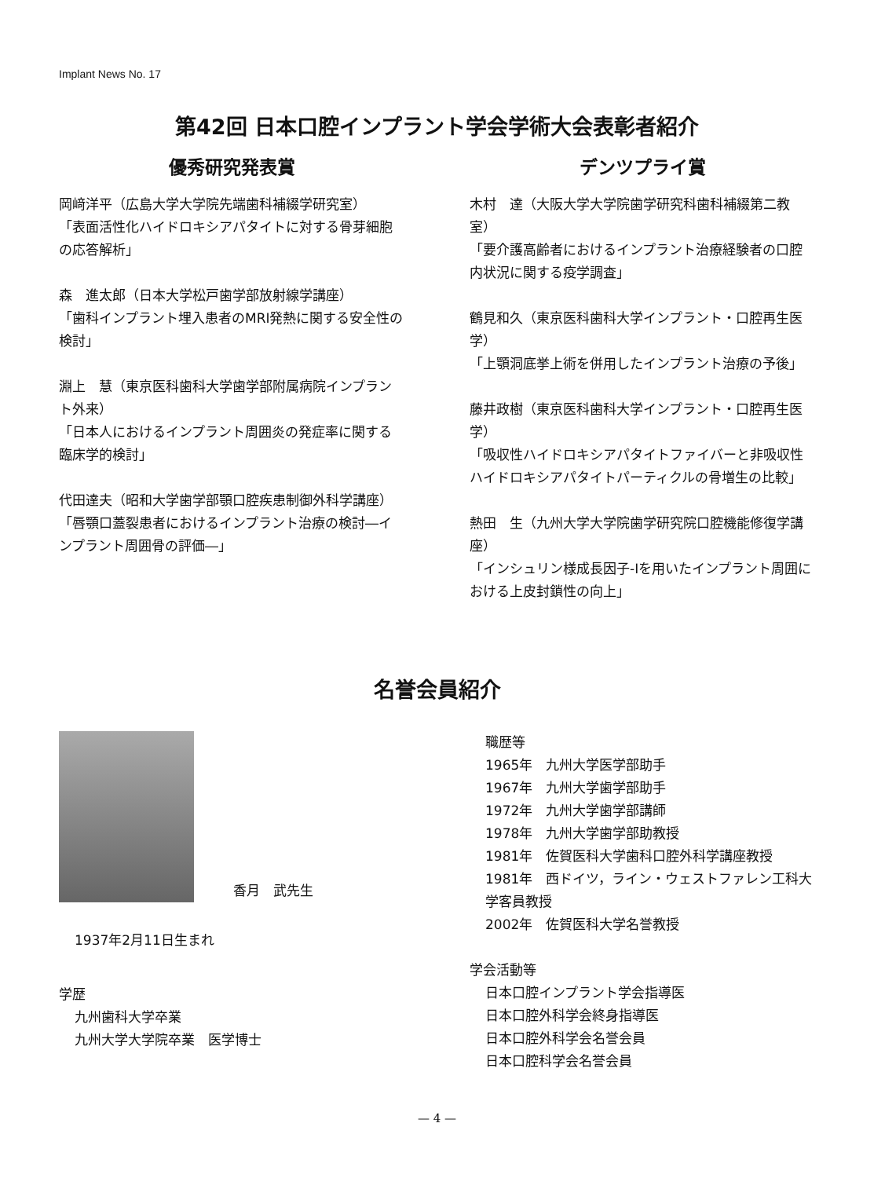Implant News No. 17
第42回 日本口腔インプラント学会学術大会表彰者紹介
優秀研究発表賞
岡﨑洋平（広島大学大学院先端歯科補綴学研究室）
「表面活性化ハイドロキシアパタイトに対する骨芽細胞の応答解析」
森　進太郎（日本大学松戸歯学部放射線学講座）
「歯科インプラント埋入患者のMRI発熱に関する安全性の検討」
淵上　慧（東京医科歯科大学歯学部附属病院インプラント外来）
「日本人におけるインプラント周囲炎の発症率に関する臨床学的検討」
代田達夫（昭和大学歯学部顎口腔疾患制御外科学講座）
「唇顎口蓋裂患者におけるインプラント治療の検討―インプラント周囲骨の評価―」
デンツプライ賞
木村　達（大阪大学大学院歯学研究科歯科補綴第二教室）
「要介護高齢者におけるインプラント治療経験者の口腔内状況に関する疫学調査」
鶴見和久（東京医科歯科大学インプラント・口腔再生医学）
「上顎洞底挙上術を併用したインプラント治療の予後」
藤井政樹（東京医科歯科大学インプラント・口腔再生医学）
「吸収性ハイドロキシアパタイトファイバーと非吸収性ハイドロキシアパタイトパーティクルの骨増生の比較」
熱田　生（九州大学大学院歯学研究院口腔機能修復学講座）
「インシュリン様成長因子-Ⅰを用いたインプラント周囲における上皮封鎖性の向上」
名誉会員紹介
香月　武先生
1937年2月11日生まれ
学歴
九州歯科大学卒業
九州大学大学院卒業　医学博士
職歴等
1965年　九州大学医学部助手
1967年　九州大学歯学部助手
1972年　九州大学歯学部講師
1978年　九州大学歯学部助教授
1981年　佐賀医科大学歯科口腔外科学講座教授
1981年　西ドイツ，ライン・ウェストファレン工科大学客員教授
2002年　佐賀医科大学名誉教授
学会活動等
日本口腔インプラント学会指導医
日本口腔外科学会終身指導医
日本口腔外科学会名誉会員
日本口腔科学会名誉会員
— 4 —